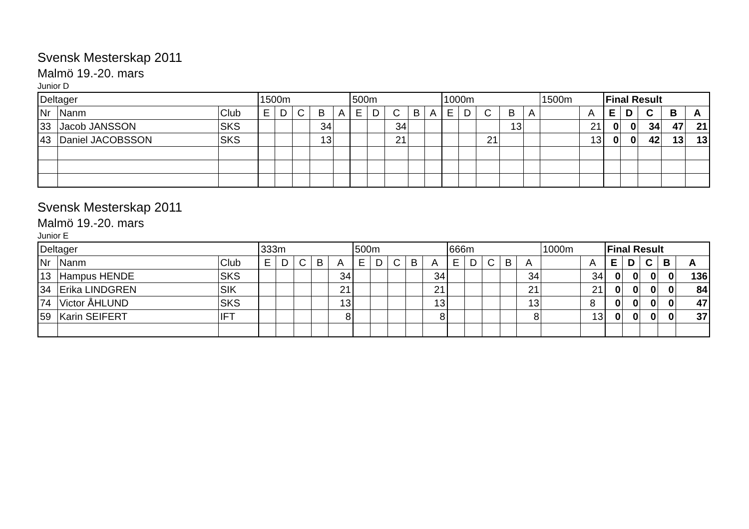Svensk Mesterskap 2011
Malmö 19.-20. mars
Junior D
| Deltager | | | 1500m | | | | | 500m | | | | | 1000m | | | | | 1500m | | Final Result | | | | |
| --- | --- | --- | --- | --- | --- | --- | --- | --- | --- | --- | --- | --- | --- | --- | --- | --- | --- | --- | --- | --- | --- | --- | --- | --- |
| Nr | Nanm | Club | E | D | C | B | A | E | D | C | B | A | E | D | C | B | A | | A | E | D | C | B | A |
| 33 | Jacob JANSSON | SKS | | | | 34 | | | | 34 | | | | | | 13 | | | 21 | 0 | 0 | 34 | 47 | 21 |
| 43 | Daniel JACOBSSON | SKS | | | | 13 | | | | 21 | | | | | 21 | | | | 13 | 0 | 0 | 42 | 13 | 13 |
Svensk Mesterskap 2011
Malmö 19.-20. mars
Junior E
| Deltager | | | 333m | | | | | 500m | | | | | 666m | | | | | 1000m | | Final Result | | | | |
| --- | --- | --- | --- | --- | --- | --- | --- | --- | --- | --- | --- | --- | --- | --- | --- | --- | --- | --- | --- | --- | --- | --- | --- | --- |
| Nr | Nanm | Club | E | D | C | B | A | E | D | C | B | A | E | D | C | B | A | | A | E | D | C | B | A |
| 13 | Hampus HENDE | SKS | | | | | 34 | | | | | 34 | | | | | 34 | | 34 | 0 | 0 | 0 | 0 | 136 |
| 34 | Erika LINDGREN | SIK | | | | | 21 | | | | | 21 | | | | | 21 | | 21 | 0 | 0 | 0 | 0 | 84 |
| 74 | Victor ÅHLUND | SKS | | | | | 13 | | | | | 13 | | | | | 13 | | 8 | 0 | 0 | 0 | 0 | 47 |
| 59 | Karin SEIFERT | IFT | | | | | 8 | | | | | 8 | | | | | 8 | | 13 | 0 | 0 | 0 | 0 | 37 |